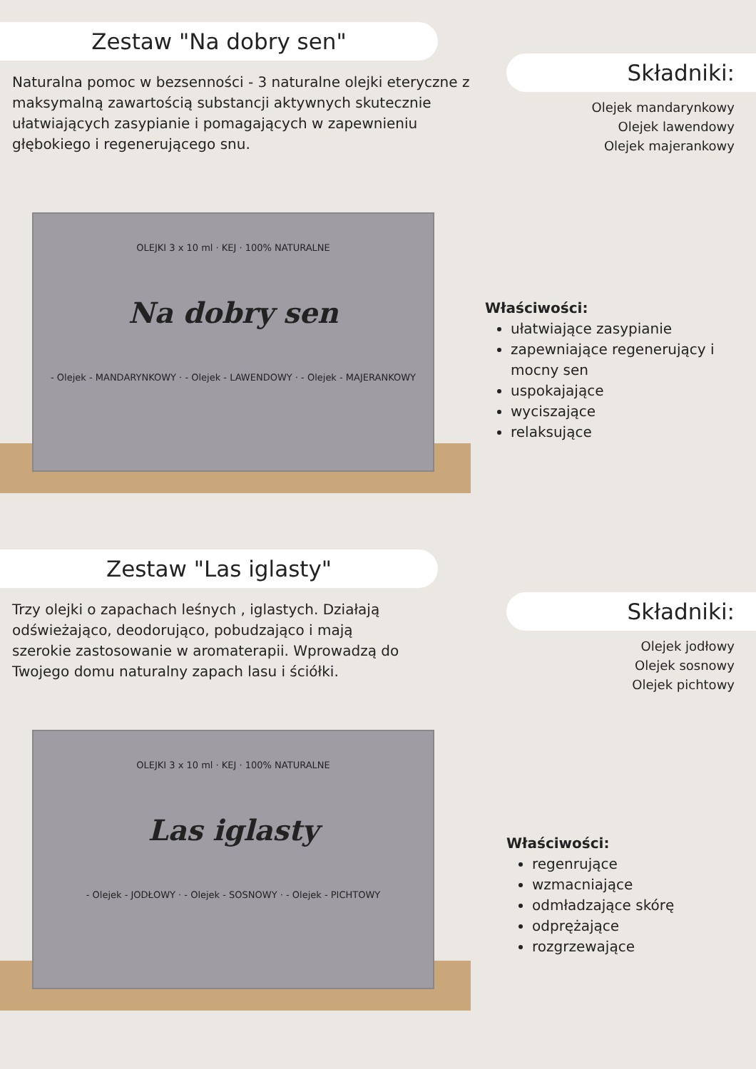Zestaw "Na dobry sen"
Naturalna pomoc w bezsenności - 3 naturalne olejki eteryczne z maksymalną zawartością substancji aktywnych skutecznie ułatwiających zasypianie i pomagających w zapewnieniu głębokiego i regenerującego snu.
Składniki:
Olejek mandarynkowy
Olejek lawendowy
Olejek majerankowy
OLEJKI 3 x 10 ml · KEJ · 100% NATURALNE
Na dobry sen
- Olejek - MANDARYNKOWY · - Olejek - LAWENDOWY · - Olejek - MAJERANKOWY
Właściwości:
ułatwiające zasypianie
zapewniające regenerujący i mocny sen
uspokajające
wyciszające
relaksujące
Zestaw "Las iglasty"
Trzy olejki o zapachach leśnych , iglastych. Działają odświeżająco, deodorująco, pobudzająco i mają szerokie zastosowanie w aromaterapii. Wprowadzą do Twojego domu naturalny zapach lasu i ściółki.
Składniki:
Olejek jodłowy
Olejek sosnowy
Olejek pichtowy
OLEJKI 3 x 10 ml · KEJ · 100% NATURALNE
Las iglasty
- Olejek - JODŁOWY · - Olejek - SOSNOWY · - Olejek - PICHTOWY
Właściwości:
regenrujące
wzmacniające
odmładzające skórę
odprężające
rozgrzewające